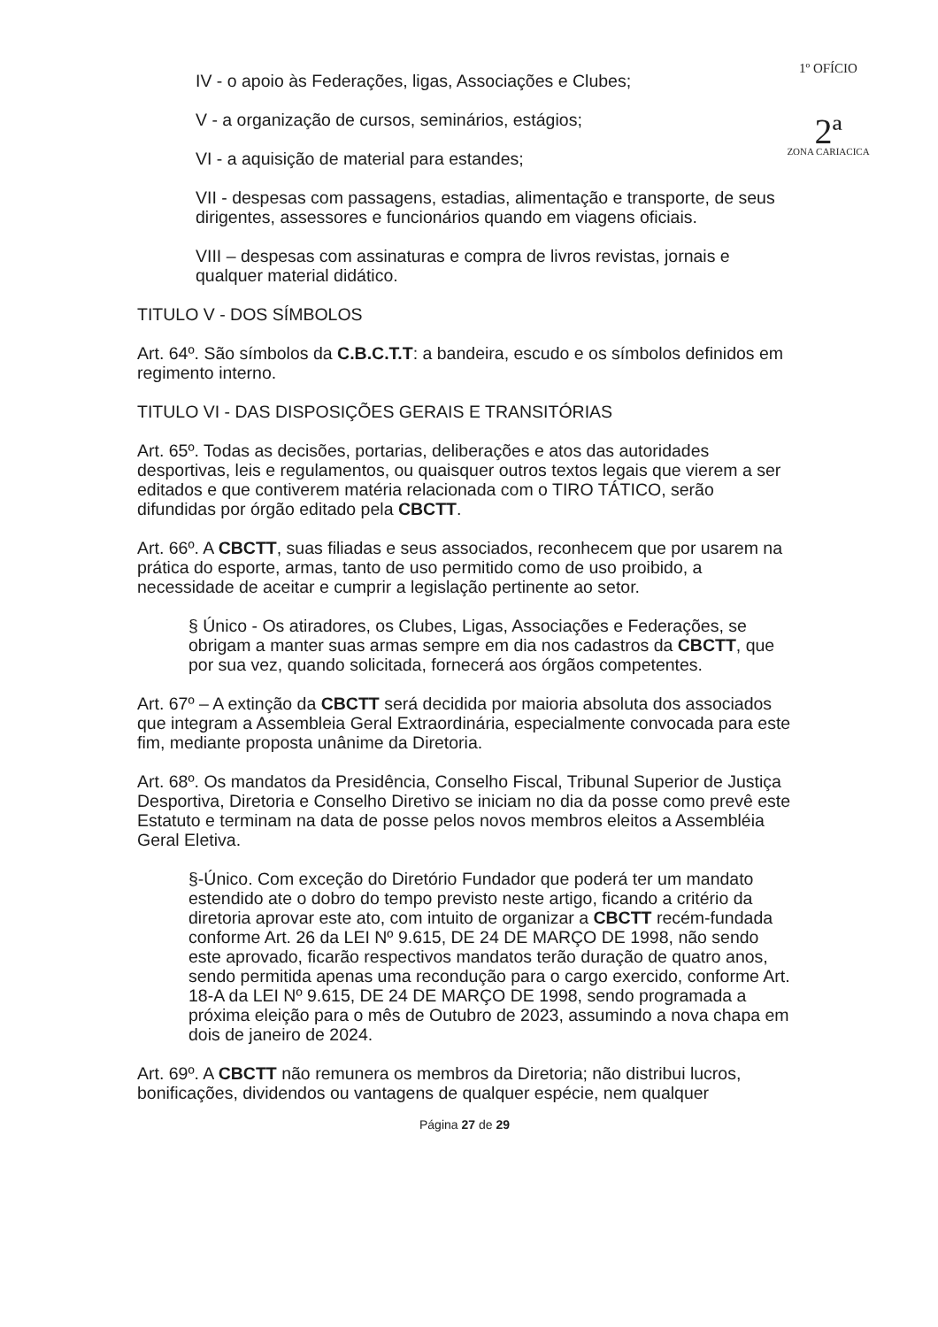1º OFÍCIO
2ª
ZONA CARIACICA
IV - o apoio às Federações, ligas, Associações e Clubes;
V - a organização de cursos, seminários, estágios;
VI - a aquisição de material para estandes;
VII - despesas com passagens, estadias, alimentação e transporte, de seus dirigentes, assessores e funcionários quando em viagens oficiais.
VIII – despesas com assinaturas e compra de livros revistas, jornais e qualquer material didático.
TITULO V - DOS SÍMBOLOS
Art. 64º. São símbolos da C.B.C.T.T: a bandeira, escudo e os símbolos definidos em regimento interno.
TITULO VI - DAS DISPOSIÇÕES GERAIS E TRANSITÓRIAS
Art. 65º. Todas as decisões, portarias, deliberações e atos das autoridades desportivas, leis e regulamentos, ou quaisquer outros textos legais que vierem a ser editados e que contiverem matéria relacionada com o TIRO TÁTICO, serão difundidas por órgão editado pela CBCTT.
Art. 66º. A CBCTT, suas filiadas e seus associados, reconhecem que por usarem na prática do esporte, armas, tanto de uso permitido como de uso proibido, a necessidade de aceitar e cumprir a legislação pertinente ao setor.
§ Único - Os atiradores, os Clubes, Ligas, Associações e Federações, se obrigam a manter suas armas sempre em dia nos cadastros da CBCTT, que por sua vez, quando solicitada, fornecerá aos órgãos competentes.
Art. 67º – A extinção da CBCTT será decidida por maioria absoluta dos associados que integram a Assembleia Geral Extraordinária, especialmente convocada para este fim, mediante proposta unânime da Diretoria.
Art. 68º. Os mandatos da Presidência, Conselho Fiscal, Tribunal Superior de Justiça Desportiva, Diretoria e Conselho Diretivo se iniciam no dia da posse como prevê este Estatuto e terminam na data de posse pelos novos membros eleitos a Assembléia Geral Eletiva.
§-Único. Com exceção do Diretório Fundador que poderá ter um mandato estendido ate o dobro do tempo previsto neste artigo, ficando a critério da diretoria aprovar este ato, com intuito de organizar a CBCTT recém-fundada conforme Art. 26 da LEI Nº 9.615, DE 24 DE MARÇO DE 1998, não sendo este aprovado, ficarão respectivos mandatos terão duração de quatro anos, sendo permitida apenas uma recondução para o cargo exercido, conforme Art. 18-A da LEI Nº 9.615, DE 24 DE MARÇO DE 1998, sendo programada a próxima eleição para o mês de Outubro de 2023, assumindo a nova chapa em dois de janeiro de 2024.
Art. 69º. A CBCTT não remunera os membros da Diretoria; não distribui lucros, bonificações, dividendos ou vantagens de qualquer espécie, nem qualquer
Página 27 de 29